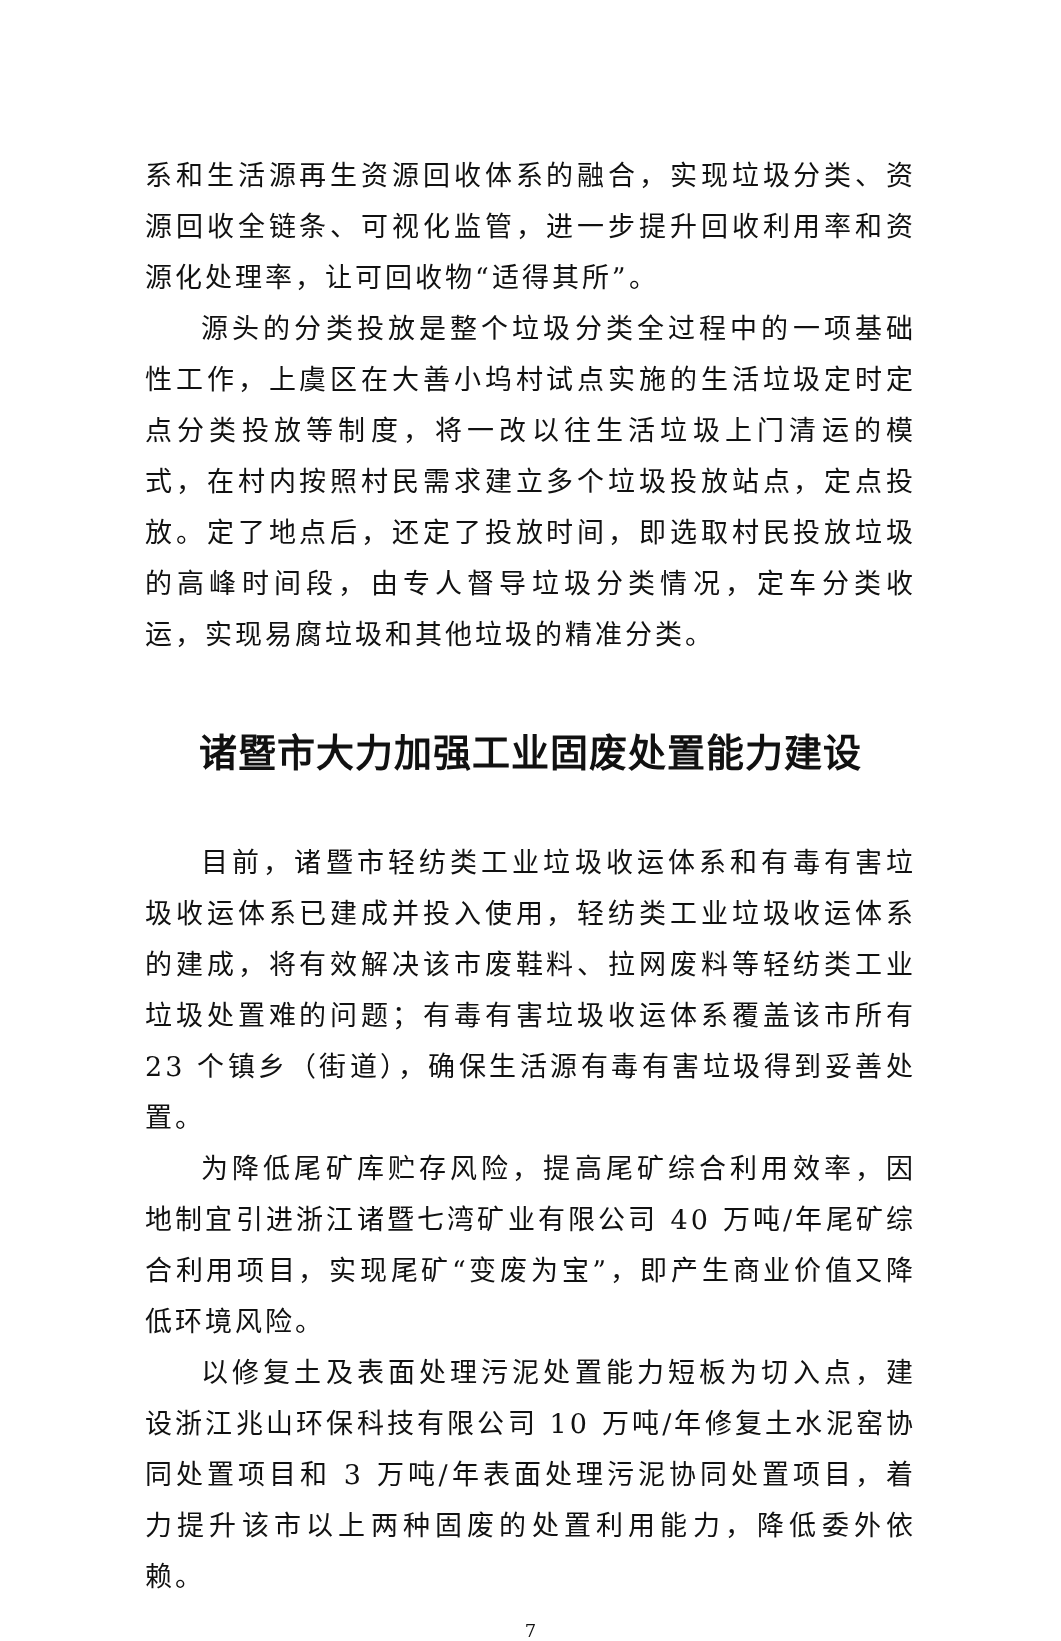系和生活源再生资源回收体系的融合，实现垃圾分类、资源回收全链条、可视化监管，进一步提升回收利用率和资源化处理率，让可回收物“适得其所”。
源头的分类投放是整个垃圾分类全过程中的一项基础性工作，上虞区在大善小坞村试点实施的生活垃圾定时定点分类投放等制度，将一改以往生活垃圾上门清运的模式，在村内按照村民需求建立多个垃圾投放站点，定点投放。定了地点后，还定了投放时间，即选取村民投放垃圾的高峰时间段，由专人督导垃圾分类情况，定车分类收运，实现易腐垃圾和其他垃圾的精准分类。
诸暨市大力加强工业固废处置能力建设
目前，诸暨市轻纺类工业垃圾收运体系和有毒有害垃圾收运体系已建成并投入使用，轻纺类工业垃圾收运体系的建成，将有效解决该市废鞋料、拉网废料等轻纺类工业垃圾处置难的问题；有毒有害垃圾收运体系覆盖该市所有 23 个镇乡（街道），确保生活源有毒有害垃圾得到妥善处置。
为降低尾矿库贮存风险，提高尾矿综合利用效率，因地制宜引进浙江诸暨七湾矿业有限公司 40 万吨/年尾矿综合利用项目，实现尾矿“变废为宝”，即产生商业价值又降低环境风险。
以修复土及表面处理污泥处置能力短板为切入点，建设浙江兆山环保科技有限公司 10 万吨/年修复土水泥窑协同处置项目和 3 万吨/年表面处理污泥协同处置项目，着力提升该市以上两种固废的处置利用能力，降低委外依赖。
7